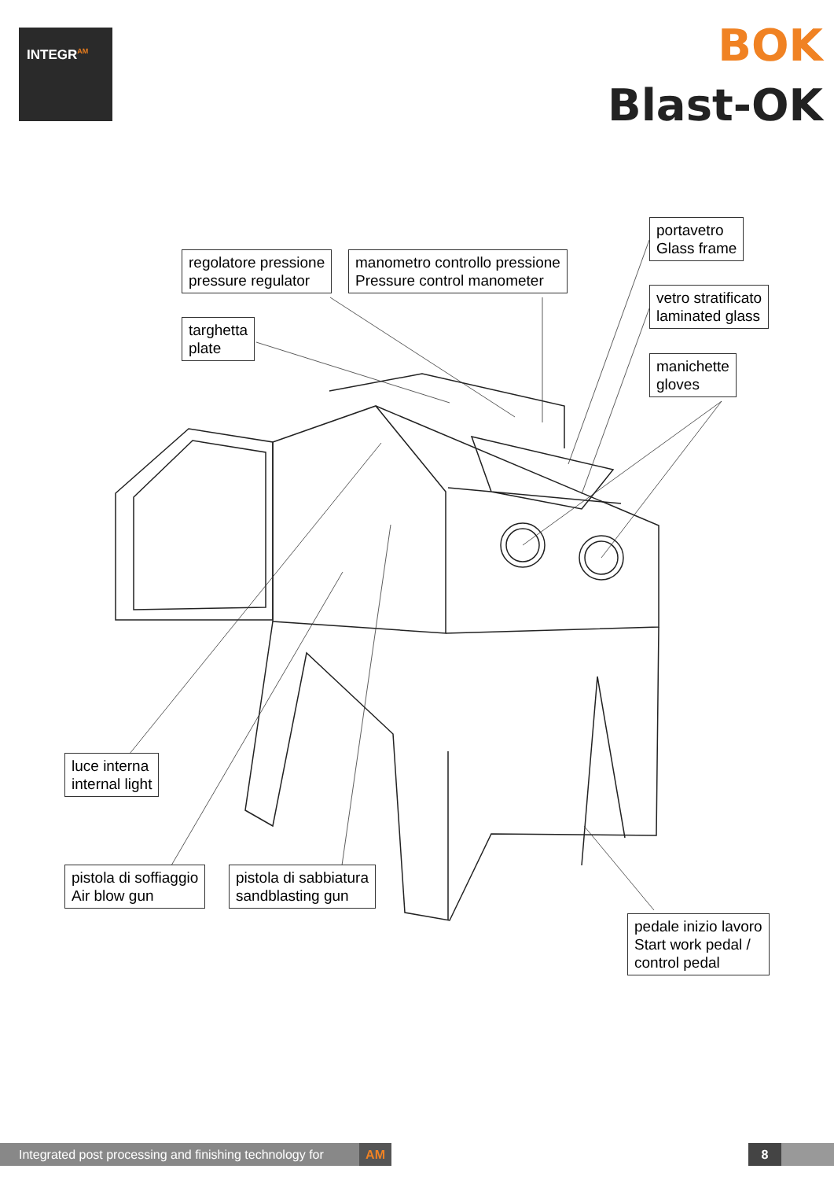INTEGR<sup>AM</sup>
BOK
Blast-OK
regolatore pressione
pressure regulator
manometro controllo pressione
Pressure control manometer
targhetta
plate
portavetro
Glass frame
vetro stratificato
laminated glass
manichette
gloves
luce interna
internal light
pistola di soffiaggio
Air blow gun
pistola di sabbiatura
sandblasting gun
pedale inizio lavoro
Start work pedal /
control pedal
Integrated post processing and finishing technology for AM
8